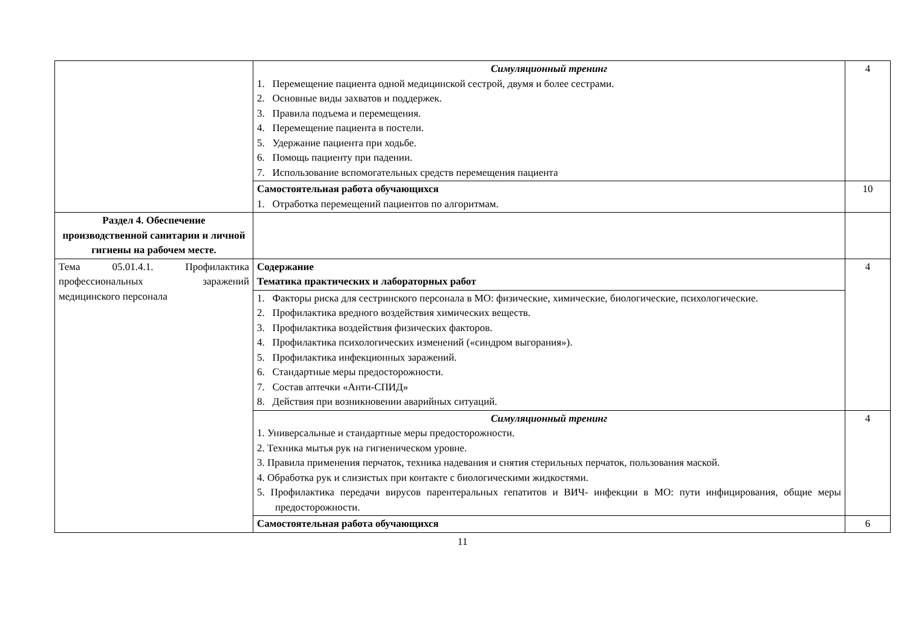| | Симуляционный тренинг 1. Перемещение пациента одной медицинской сестрой, двумя и более сестрами. 2. Основные виды захватов и поддержек. 3. Правила подъема и перемещения. 4. Перемещение пациента в постели. 5. Удержание пациента при ходьбе. 6. Помощь пациенту при падении. 7. Использование вспомогательных средств перемещения пациента | 4 |
| | Самостоятельная работа обучающихся 1. Отработка перемещений пациентов по алгоритмам. | 10 |
| Раздел 4. Обеспечение производственной санитарии и личной гигиены на рабочем месте. | | |
| Тема 05.01.4.1. Профилактика профессиональных заражений медицинского персонала | Содержание Тематика практических и лабораторных работ | 4 |
| | 1. Факторы риска для сестринского персонала в МО: физические, химические, биологические, психологические. 2. Профилактика вредного воздействия химических веществ. 3. Профилактика воздействия физических факторов. 4. Профилактика психологических изменений («синдром выгорания»). 5. Профилактика инфекционных заражений. 6. Стандартные меры предосторожности. 7. Состав аптечки «Анти-СПИД» 8. Действия при возникновении аварийных ситуаций. | |
| | Симуляционный тренинг 1. Универсальные и стандартные меры предосторожности. 2. Техника мытья рук на гигиеническом уровне. 3. Правила применения перчаток, техника надевания и снятия стерильных перчаток, пользования маской. 4. Обработка рук и слизистых при контакте с биологическими жидкостями. 5. Профилактика передачи вирусов парентеральных гепатитов и ВИЧ- инфекции в МО: пути инфицирования, общие меры предосторожности. | 4 |
| | Самостоятельная работа обучающихся | 6 |
11